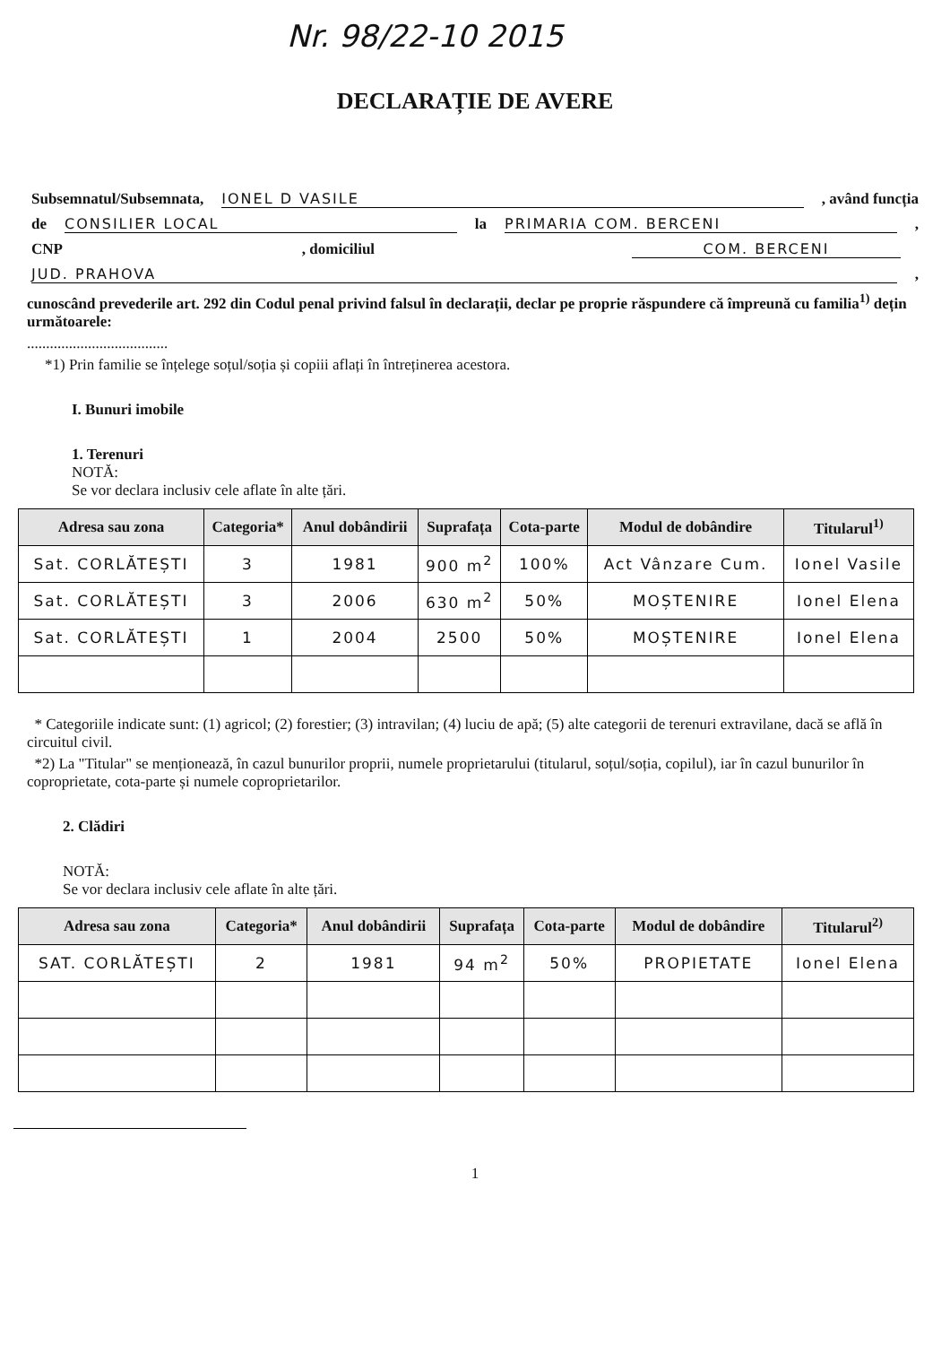Nr. 98/22-10 2015
DECLARAȚIE DE AVERE
Subsemnatul/Subsemnata, IONEL D VASILE, având funcția
de CONSILIER LOCAL la PRIMARIA COM. BERCENI,
CNP, domiciliul COM. BERCENI
JUD. PRAHOVA,
cunoscând prevederile art. 292 din Codul penal privind falsul în declarații, declar pe proprie răspundere că împreună cu familia<sup>1)</sup> dețin următoarele:
.....................................
*1) Prin familie se înțelege soțul/soția și copiii aflați în întreținerea acestora.
I. Bunuri imobile
1. Terenuri
NOTĂ:
Se vor declara inclusiv cele aflate în alte țări.
| Adresa sau zona | Categoria* | Anul dobândirii | Suprafața | Cota-parte | Modul de dobândire | Titularul<sup>1)</sup> |
| --- | --- | --- | --- | --- | --- | --- |
| Sat. CORLĂTEȘTI | 3 | 1981 | 900 m<sup>2</sup> | 100% | Act Vânzare Cum. | Ionel Vasile |
| Sat. CORLĂTEȘTI | 3 | 2006 | 630 m<sup>2</sup> | 50% | MOȘTENIRE | Ionel Elena |
| Sat. CORLĂTEȘTI | 1 | 2004 | 2500 | 50% | MOȘTENIRE | Ionel Elena |
* Categoriile indicate sunt: (1) agricol; (2) forestier; (3) intravilan; (4) luciu de apă; (5) alte categorii de terenuri extravilane, dacă se află în circuitul civil.
*2) La "Titular" se menționează, în cazul bunurilor proprii, numele proprietarului (titularul, soțul/soția, copilul), iar în cazul bunurilor în coproprietate, cota-parte și numele coproprietarilor.
2. Clădiri
NOTĂ:
Se vor declara inclusiv cele aflate în alte țări.
| Adresa sau zona | Categoria* | Anul dobândirii | Suprafața | Cota-parte | Modul de dobândire | Titularul<sup>2)</sup> |
| --- | --- | --- | --- | --- | --- | --- |
| SAT. CORLĂTEȘTI | 2 | 1981 | 94 m<sup>2</sup> | 50% | PROPIETATE | Ionel Elena |
1